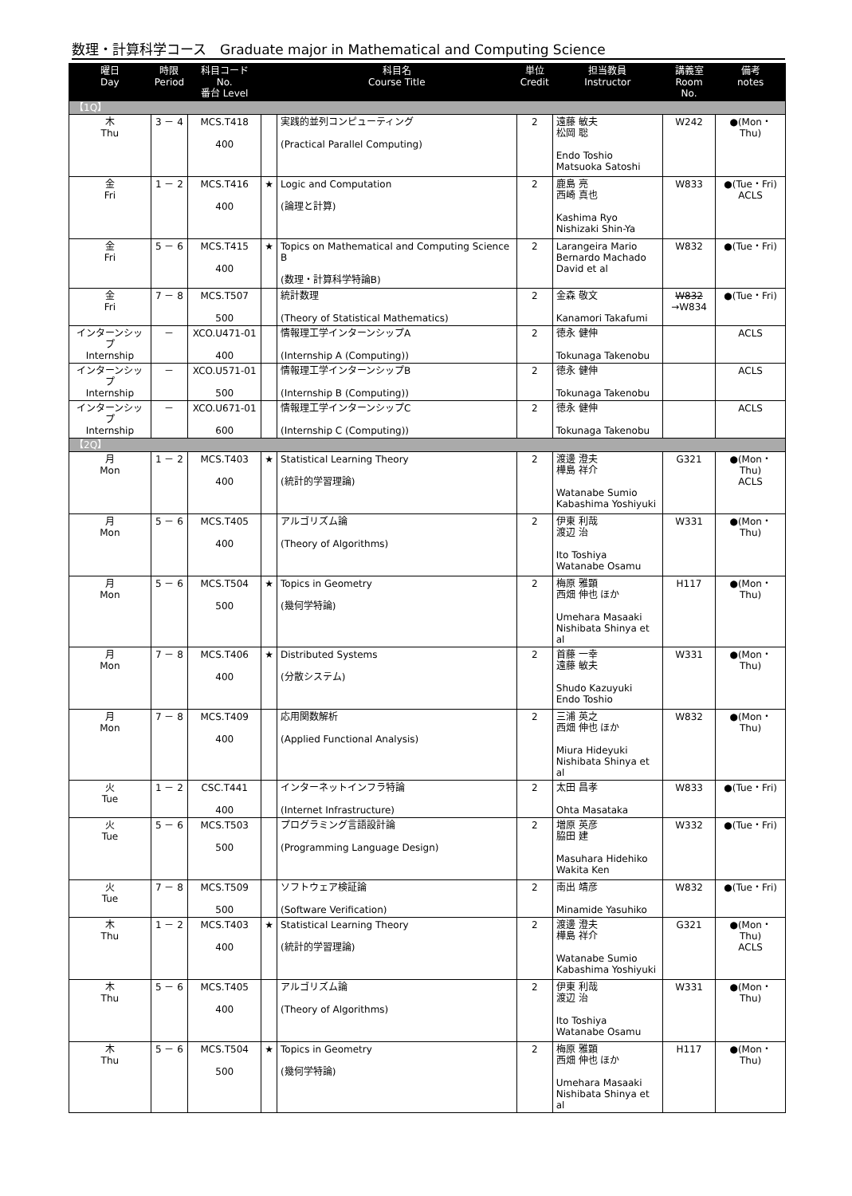数理・計算科学コース　Graduate major in Mathematical and Computing Science
| 曜日 Day | 時限 Period | 科目コード No. 番台 Level | | 科目名 Course Title | 単位 Credit | 担当教員 Instructor | 講義室 Room No. | 備考 notes |
| --- | --- | --- | --- | --- | --- | --- | --- | --- |
| 【1Q】 | | | | | | | | |
| 木 Thu | 3 － 4 | MCS.T418 400 | | 実践的並列コンピューティング (Practical Parallel Computing) | 2 | 遠藤 敏夫 松岡 聡 Endo Toshio Matsuoka Satoshi | W242 | ●(Mon・Thu) |
| 金 Fri | 1 － 2 | MCS.T416 400 | ★ | Logic and Computation (論理と計算) | 2 | 鹿島 亮 西崎 真也 Kashima Ryo Nishizaki Shin-Ya | W833 | ●(Tue・Fri) ACLS |
| 金 Fri | 5 － 6 | MCS.T415 400 | ★ | Topics on Mathematical and Computing Science B (数理・計算科学特論B) | 2 | Larangeira Mario Bernardo Machado David et al | W832 | ●(Tue・Fri) |
| 金 Fri | 7 － 8 | MCS.T507 500 | | 統計数理 (Theory of Statistical Mathematics) | 2 | 金森 敬文 Kanamori Takafumi | W832 →W834 | ●(Tue・Fri) |
| インターンシップ Internship | － | XCO.U471-01 400 | | 情報理工学インターンシップA (Internship A (Computing)) | 2 | 徳永 健伸 Tokunaga Takenobu | | ACLS |
| インターンシップ Internship | － | XCO.U571-01 500 | | 情報理工学インターンシップB (Internship B (Computing)) | 2 | 徳永 健伸 Tokunaga Takenobu | | ACLS |
| インターンシップ Internship | － | XCO.U671-01 600 | | 情報理工学インターンシップC (Internship C (Computing)) | 2 | 徳永 健伸 Tokunaga Takenobu | | ACLS |
| 【2Q】 | | | | | | | | |
| 月 Mon | 1 － 2 | MCS.T403 400 | ★ | Statistical Learning Theory (統計的学習理論) | 2 | 渡邊 澄夫 樺島 祥介 Watanabe Sumio Kabashima Yoshiyuki | G321 | ●(Mon・Thu) ACLS |
| 月 Mon | 5 － 6 | MCS.T405 400 | | アルゴリズム論 (Theory of Algorithms) | 2 | 伊東 利哉 渡辺 治 Ito Toshiya Watanabe Osamu | W331 | ●(Mon・Thu) |
| 月 Mon | 5 － 6 | MCS.T504 500 | ★ | Topics in Geometry (幾何学特論) | 2 | 梅原 雅顕 西畑 伸也 ほか Umehara Masaaki Nishibata Shinya et al | H117 | ●(Mon・Thu) |
| 月 Mon | 7 － 8 | MCS.T406 400 | ★ | Distributed Systems (分散システム) | 2 | 首藤 一幸 遠藤 敏夫 Shudo Kazuyuki Endo Toshio | W331 | ●(Mon・Thu) |
| 月 Mon | 7 － 8 | MCS.T409 400 | | 応用関数解析 (Applied Functional Analysis) | 2 | 三浦 英之 西畑 伸也 ほか Miura Hideyuki Nishibata Shinya et al | W832 | ●(Mon・Thu) |
| 火 Tue | 1 － 2 | CSC.T441 400 | | インターネットインフラ特論 (Internet Infrastructure) | 2 | 太田 昌孝 Ohta Masataka | W833 | ●(Tue・Fri) |
| 火 Tue | 5 － 6 | MCS.T503 500 | | プログラミング言語設計論 (Programming Language Design) | 2 | 増原 英彦 脇田 建 Masuhara Hidehiko Wakita Ken | W332 | ●(Tue・Fri) |
| 火 Tue | 7 － 8 | MCS.T509 500 | | ソフトウェア検証論 (Software Verification) | 2 | 南出 靖彦 Minamide Yasuhiko | W832 | ●(Tue・Fri) |
| 木 Thu | 1 － 2 | MCS.T403 400 | ★ | Statistical Learning Theory (統計的学習理論) | 2 | 渡邊 澄夫 樺島 祥介 Watanabe Sumio Kabashima Yoshiyuki | G321 | ●(Mon・Thu) ACLS |
| 木 Thu | 5 － 6 | MCS.T405 400 | | アルゴリズム論 (Theory of Algorithms) | 2 | 伊東 利哉 渡辺 治 Ito Toshiya Watanabe Osamu | W331 | ●(Mon・Thu) |
| 木 Thu | 5 － 6 | MCS.T504 500 | ★ | Topics in Geometry (幾何学特論) | 2 | 梅原 雅顕 西畑 伸也 ほか Umehara Masaaki Nishibata Shinya et al | H117 | ●(Mon・Thu) |